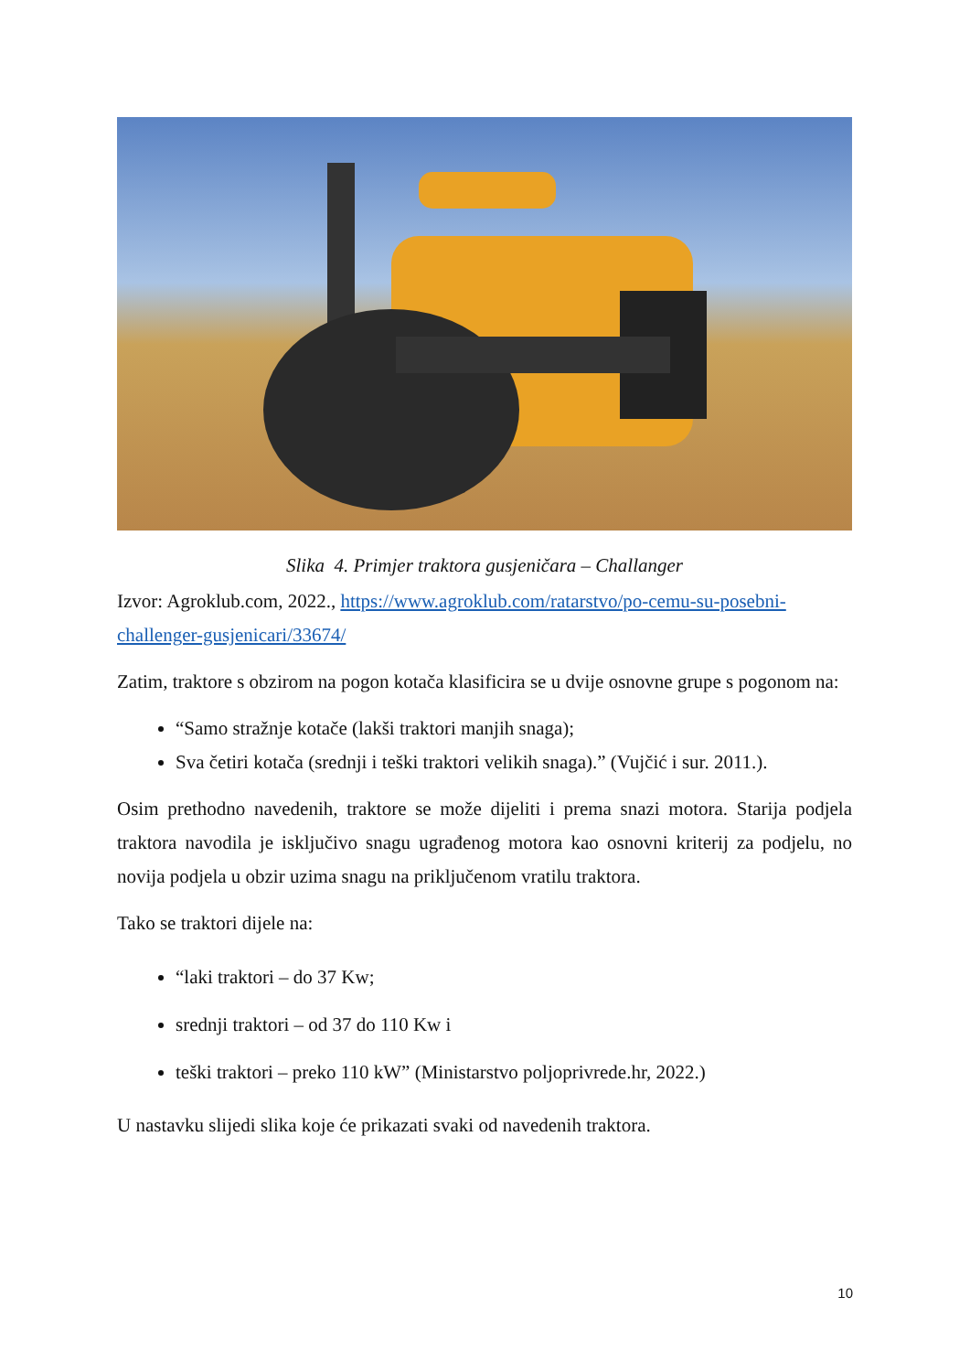Slika 4. Primjer traktora gusjeničara – Challanger
Izvor: Agroklub.com, 2022., https://www.agroklub.com/ratarstvo/po-cemu-su-posebni-challenger-gusjenicari/33674/
Zatim, traktore s obzirom na pogon kotača klasificira se u dvije osnovne grupe s pogonom na:
“Samo stražnje kotače (lakši traktori manjih snaga);
Sva četiri kotača (srednji i teški traktori velikih snaga).” (Vujčić i sur. 2011.).
Osim prethodno navedenih, traktore se može dijeliti i prema snazi motora. Starija podjela traktora navodila je isključivo snagu ugrađenog motora kao osnovni kriterij za podjelu, no novija podjela u obzir uzima snagu na priključenom vratilu traktora.
Tako se traktori dijele na:
“laki traktori – do 37 Kw;
srednji traktori – od 37 do 110 Kw i
teški traktori – preko 110 kW” (Ministarstvo poljoprivrede.hr, 2022.)
U nastavku slijedi slika koje će prikazati svaki od navedenih traktora.
10